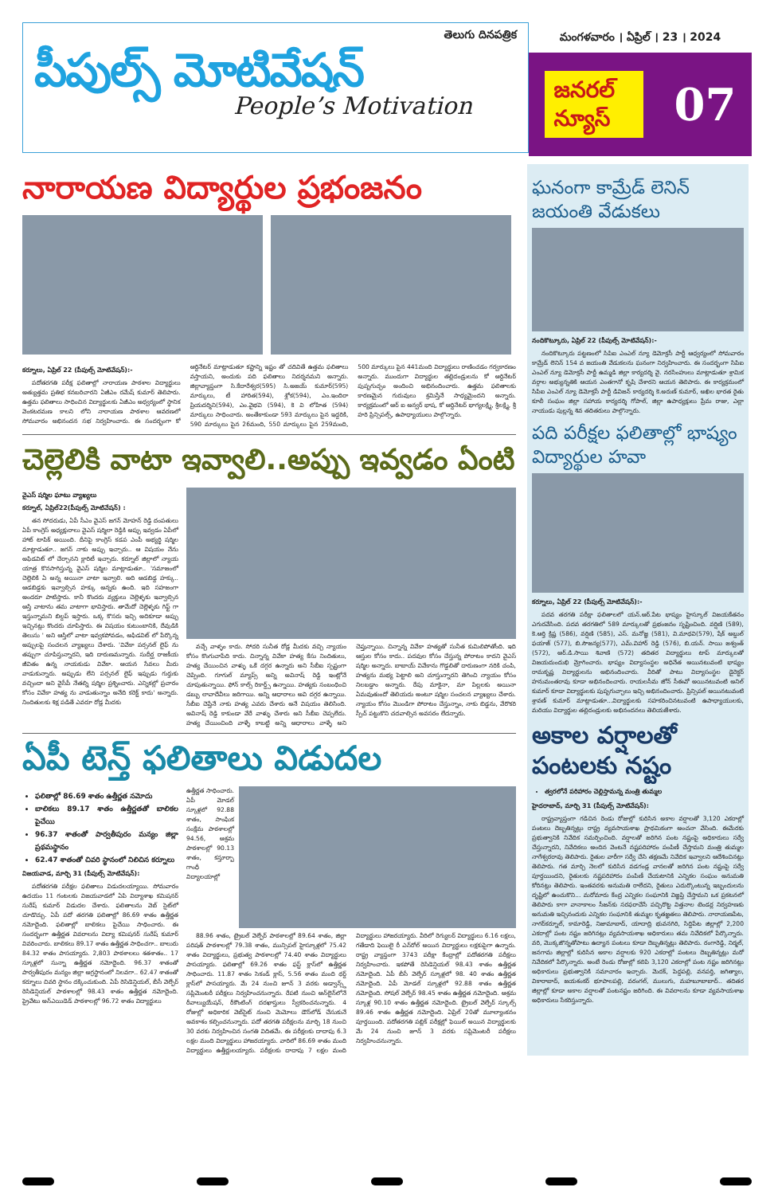తెలుగు దినపత్రిక
పీపుల్స్ మోటివేషన్
People’s Motivation
మంగళవారం । ఏప్రిల్ । 23 । 2024
జనరల్ న్యూస్
07
నారాయణ విద్యార్థుల ప్రభంజనం
కర్నూలు, ఏప్రిల్ 22 (పీపుల్స్ మోటివేషన్):-
పదోతరగతి పరీక్ష ఫలితాల్లో నారాయణ పాఠశాల విద్యార్థులు అత్యుత్తమ ప్రతిభ కనబరిచారని ఏజీఎం రమేష్ కుమార్ తెలిపారు. ఉత్తమ ఫలితాలు సాధించిన విద్యార్థులకు ఏజీఎం అధ్వర్యంలో స్థానిక వెంకటరమణ కాలని లోని నారాయణ పాఠశాల ఆవరణలో సోమవారం అభినందన సభ నిర్వహించారు. ఈ సందర్భంగా కో ఆర్డినేటర్ మాట్లాడుతూ కష్టాన్ని ఇష్టం తో చదివితే ఉత్తమ ఫలితాలు వస్తాయని, అందుకు పది ఫలితాలు నిదర్శనమని అన్నారు. జిల్లావ్యాప్తంగా సి.కేదారేశ్వర(595) సి.అజయ్ కుమార్(595) మార్కులు, టీ హారిత(594), శ్లోక(594), ఎం.ఇందిరా ప్రియదర్శిని(594), ఎం.వైభవి (594), కె వి లోహిత (594) మార్కులు సాధించారు. అంతేకాకుండా 593 మార్కులు పైన ఇద్దరికి, 590 మార్కులు పైన 26మంది, 550 మార్కులు పైన 259మంది, 500 మార్కులు పైన 441మంది విద్యార్థులు రాణించడం గర్వకారణం అన్నారు. ముందుగా విద్యార్థుల తల్లిదండ్రులను కో ఆర్డినేటర్ పుష్పగుచ్ఛం అందించి అభినందించారు. ఉత్తమ ఫలితాలకు కారణమైన గురువులు శ్రమిస్తేనే సాధ్యమైందని అన్నారు. కార్యక్రమంలో ఆర్ ఐ అన్వర్ భాష, కో ఆర్డినేటర్ భాగ్యలక్ష్మి, శ్రీలక్ష్మి, శ్రీ హరి ప్రిన్సిపల్స్, ఉపాధ్యాయులు పాల్గొన్నారు.
చెల్లెలికి వాటా ఇవ్వాలి..అప్పు ఇవ్వడం ఏంటి
వైఎస్ షర్మిల ఘాటు వ్యాఖ్యలు
కర్నూల్, ఏప్రిల్22(పీపుల్స్ మోటివేషన్) :
తన సోదరుడు, ఏపీ సీఎం వైఎస్ జగన్ మోహన్ రెడ్డి దంపతులు ఏపీ కాంగ్రెస్ అధ్యక్షురాలు వైఎస్ షర్మిలా రెడ్డికి అప్పు ఇవ్వడం ఏపీలో హాట్ టాపిక్ అయింది. దీనిపై కాంగ్రెస్ కడప ఎంపీ అభ్యర్థి షర్మిల మాట్లాడుతూ.. జగన్ నాకు అప్పు ఇచ్చారు.. ఆ విషయం నేను అఫిడవిట్ లో చేర్చానని క్లారిటీ ఇచ్చారు. కర్నూల్ జిల్లాలో న్యాయ యాత్ర కొనసాగిస్తున్న వైఎస్ షర్మిల మాట్లాడుతూ.. 'సమాజంలో చెల్లెలికి ఏ అన్న అయినా వాటా ఇవ్వాలి. అది ఆడబిడ్డ హక్కు.. ఆడబిడ్డకు ఇవ్వాల్సిన హక్కు అన్నకు ఉంది. ఇది సహజంగా అందరూ పాటిస్తారు. కానీ కొందరు వ్యక్తులు చెల్లెళ్ళకు ఇవ్వాల్సిన ఆస్తి వాటాను తమ వాటాగా భావిస్తారు. తామేదో చెల్లెళ్ళకు గిఫ్ట్ గా ఇస్తున్నామని బిల్డప్ ఇస్తారు. ఒక్క కొసరు ఇచ్చి అదికూడా అప్పు ఇచ్చినట్లు కొందరు చూపిస్తారు. ఈ విషయం కుటుంబానికి, దేవుడికి తెలుసు ' అని ఆస్తిలో వాటా ఇవ్వకపోవడం, అఫిడవిట్ లో పేర్కొన్న అప్పులపై సంచలన వ్యాఖ్యలు చేశారు. 'వివేకా పర్సనల్ లైఫ్ ను తప్పుగా చూపిస్తున్నారని, ఇది దారుణమన్నారు. సుదీర్ఘ రాజకీయ జీవితం ఉన్న నాయకుడు వివేకా. ఆయన సేవలు మీరు వాడుకున్నారు. అప్పుడు లేని పర్సనల్ లైఫ్ ఇప్పుడు గుర్తుకు వచ్చిందా అని వైసీపీ నేతల్ని షర్మిల ప్రశ్నించారు. ఎన్నికల్లో ప్రచారం కోసం వివేకా హత్య ను వాడుతున్నాం అనేది కరెక్ట్ కాదు' అన్నారు. నిందితులకు శిక్ష పడితే ఎవరూ రోడ్ల మీదకు
వచ్చే వాళ్ళం కాదు. సోదరి సునీత రోడ్ల మీదకు వచ్చి న్యాయం కోసం కొంగుచాపేది కాదు. చిన్నాన్న వివేకా హత్య కేసు నిందితులు, హత్య చేయించిన వాళ్ళు ఒకే దగ్గర ఉన్నారు అని సీబీఐ స్పష్టంగా చెప్పింది. గూగుల్ మ్యాప్స్ అన్ని అవినాష్ రెడ్డి ఇంట్లోనే చూపుతున్నాయి. ఫోన్ కాల్స్ రికార్డ్స్ ఉన్నాయి. హత్యకు సంబంధించి డబ్బు లావాదేవీలు జరిగాయి. అన్ని ఆధారాలు అవి దగ్గర ఉన్నాయి. సీబీఐ చెప్తేనే నాకు హత్య ఎవరు చేశారు అనే విషయం తెలిసింది. అవినాష్ రెడ్డి కాకుండా వేరే వాళ్ళు చేశారు అని సీబీఐ చెప్పలేదు. హత్య చేయించింది వాళ్ళే కాబట్టి అన్ని ఆధారాలు వాళ్ళే అని చెప్తున్నాయి. చిన్నాన్న వివేకా హత్యతో సునీత కుమిలిపోతోంది. ఇది ఆస్తుల కోసం కాదు.. పదవుల కోసం చేస్తున్న పోరాటం కాదని వైఎస్ షర్మిల అన్నారు. బాబాయ్ వివేకాను గొడ్డలితో దారుణంగా నరికి చంపి, హత్యను మభ్య పెట్టాలి అని చూస్తున్నారని తెగించి న్యాయం కోసం నిలబడ్డాం అన్నారు. రేపు మాకైనా, మా పిల్లలకు అయినా ఏమవుతుందో తెలియదు అంటూ షర్మిల సంచలన వ్యాఖ్యలు చేశారు. న్యాయం కోసం మొండిగా పోరాటం చేస్తున్నాం, నాకు బిడ్డను, వేరొకరి స్పీచ్ పట్టుకొని చదవాల్సిన అవసరం లేదన్నారు.
ఏపీ టెన్త్ ఫలితాలు విడుదల
ఫలితాల్లో 86.69 శాతం ఉత్తీర్ణత నమోదు
బాలికలు 89.17 శాతం ఉత్తీర్ణతతో బాలికల పైచేయి
96.37 శాతంతో పార్వతీపురం మన్యం జిల్లా ప్రథమస్థానం
62.47 శాతంతో చివరి స్థానంలో నిలిచిన కర్నూలు
విజయవాడ, మార్చి 31 (పీపుల్స్ మోటివేషన్):
పదోతరగతి పరీక్షల ఫలితాలు విడుదలయ్యాయి. సోమవారం ఉదయం 11 గంటలకు విజయవాడలో ఏపి విద్యాశాఖ కమిషనర్ సురేష్ కుమార్ విడుదల చేశారు. ఫలితాలను వెబ్ సైట్‌లో చూడొచ్చు. ఏపీ పదో తరగతి ఫలితాల్లో 86.69 శాతం ఉత్తీర్ణత నమోదైంది. ఫలితాల్లో బాలికలు పైచేయి సాధించారు. ఈ సందర్భంగా ఉత్తీర్ణత వివరాలను విద్యా కమిషనర్ సురేష్ కుమార్ వివరించారు. బాలికలు 89.17 శాతం ఉత్తీర్ణత సాధించగా.. బాలురు 84.32 శాతం పాసయ్యారు. 2,803 పాఠశాలలు శతశాతం.. 17 స్కూళ్లలో సున్నా ఉత్తీర్ణత నమోదైంది. 96.37 శాతంతో పార్వతీపురం మన్యం జిల్లా అగ్రస్థానంలో నిలవగా.. 62.47 శాతంతో కర్నూలు చివరి స్థానం దక్కించుకుంది. ఏపీ రెసిడెన్షియల్, బీసీ వెల్ఫేర్ రెసిడెన్షియల్ పాఠశాలల్లో 98.43 శాతం ఉత్తీర్ణత నమోదైంది. ప్రైవేటు అన్‌ఎయిడెడ్ పాఠశాలల్లో 96.72 శాతం విద్యార్థులు
ఉత్తీర్ణత సాధించారు. ఏపీ మోడల్ స్కూళ్లలో 92.88 శాతం, సాంఘిక సంక్షేమ పాఠశాలల్లో 94.56, ఆశ్రమ పాఠశాలల్లో 90.13 శాతం, కస్తూర్బా గాంధీ విద్యాలయాల్లో
88.96 శాతం, ట్రైబల్ వెల్ఫేర్ పాఠశాలల్లో 89.64 శాతం, జిల్లా పరిషత్ పాఠశాలల్లో 79.38 శాతం, మున్సిపల్ హైస్కూళ్లలో 75.42 శాతం విద్యార్థులు, ప్రభుత్వ పాఠశాలల్లో 74.40 శాతం విద్యార్థులు పాసయ్యారు. ఫలితాల్లో 69.26 శాతం ఫస్ట్ క్లాస్‌లో ఉత్తీర్ణత సాధించారు. 11.87 శాతం సెకండ్ క్లాస్, 5.56 శాతం మంది థర్డ్ క్లాస్‌లో పాసయ్యారు. మే 24 నుంచి జూన్ 3 వరకు అడ్వాన్స్డ్ సప్లిమెంటరీ పరీక్షలు నిర్వహించనున్నారు. రేపటి నుంచి ఆన్‌లైన్‌లోనే రీవాల్యుయేషన్, రీకౌంటింగ్ దరఖాస్తులు స్వీకరించనున్నారు. 4 రోజుల్లో అధికారిక వెబ్‌సైట్ నుంచి మెమోలు డౌన్‌లోడ్ చేసుకునే అవకాశం కల్పించనున్నారు. పదో తరగతి పరీక్షలను మార్చి 18 నుంచి 30 వరకు నిర్వహించిన సంగతి విదితమే. ఈ పరీక్షలకు దాదాపు 6.3 లక్షల మంది విద్యార్థులు హాజరయ్యారు. వారిలో 86.69 శాతం మంది విద్యార్థులు ఉత్తీర్ణులయ్యారు. పరీక్షలకు దాదాపు 7 లక్షల మంది విద్యార్థులు హాజరయ్యారు. వీరిలో రెగ్యులర్ విద్యార్థులు 6.16 లక్షలు, గతేడాది ఫెయిలై రీ ఎన్‌రోల్ అయిన విద్యార్థులు లక్షకుపైగా ఉన్నారు. రాష్ట్ర వ్యాప్తంగా 3743 పరీక్షా కేంద్రాల్లో పదోతరగతి పరీక్షలు నిర్వహించారు. ఇకపోతే రెసిడెన్షియల్ 98.43 శాతం ఉత్తీర్ణత నమోదైంది. ఏపీ బీసీ వెల్ఫేర్ స్కూళ్లలో 98. 40 శాతం ఉత్తీర్ణత నమోదైంది. ఏపీ మోడల్ స్కూళ్లలో 92.88 శాతం ఉత్తీర్ణత నమోదైంది. సోషల్ వెల్ఫేర్ 98.45 శాతం ఉత్తీర్ణత నమోదైంది. ఆశ్రమ స్కూళ్ల 90.10 శాతం ఉత్తీర్ణత నమోదైంది. ట్రైబల్ వెల్ఫేర్ స్కూల్స్ 89.46 శాతం ఉత్తీర్ణత నమోదైంది. ఏప్రిల్ 20తో మూల్యాంకనం పూర్తయింది. పదోతరగతి పబ్లిక్ పరీక్షల్లో ఫెయిల్ అయిన విద్యార్థులకు మే 24 నుంచి జూన్ 3 వరకు సప్లిమెంటరీ పరీక్షలు నిర్వహించనున్నారు.
ఘనంగా కామ్రేడ్ లెనిన్ జయంతి వేడుకలు
నందికొట్కూరు, ఏప్రిల్ 22 (పీపుల్స్ మోటివేషన్):-
నందికొట్కూరు పట్టణంలో సిపిఐ ఎంఎల్ న్యూ డెమోక్రసీ పార్టీ ఆధ్వర్యంలో సోమవారం కామ్రేడ్ లెనిన్ 154 వ జయంతి వేడుకలను ఘనంగా నిర్వహించారు. ఈ సందర్భంగా సిపిఐ ఎంఎల్ న్యూ డెమోక్రసీ పార్టీ ఉమ్మడి జిల్లా కార్యదర్శి వై. నరసింహులు మాట్లాడుతూ శ్రామిక వర్గాల అభ్యున్నతికి ఆయన ఎంతగానో కృషి చేశారని ఆయన తెలిపారు. ఈ కార్యక్రమంలో సిపిఐ ఎంఎల్ న్యూ డెమోక్రసీ పార్టీ డివిజన్ కార్యదర్శి కె.అరుణ్ కుమార్, అఖిల భారత రైతు కూలీ సంఘం జిల్లా సహాయ కార్యదర్శి గోపాల్, జిల్లా ఉపాధ్యక్షులు ప్రేమ రాజు, ఎల్లా నాయుడు పుల్లన్న శివ తదితరులు పాల్గొన్నారు.
పది పరీక్షల ఫలితాల్లో భాష్యం విద్యార్థుల హవా
కర్నూలు, ఏప్రిల్ 22 (పీపుల్స్ మోటివేషన్):-
పదవ తరగతి పరీక్షా ఫలితాలలో యన్.ఆర్.పేట భాష్యం హైస్కూల్ విజయకేతనం ఎగురవేసింది. పదవ తరగతిలో 589 మార్కులతో ప్రభంజనం సృష్టించింది. వర్షిణి (589), కె.ఆర్తి క్రిష్ణ (586), వర్షిణి (585), ఎస్. మనోజ్ఞ (581), వి.మాధవి(579), షేక్ అబ్దుల్ ఫయాజ్ (577), బి.సౌజన్య(577), ఎమ్.విహార్ రెడ్డి (576), బి.యన్. సాయి జశ్వంత్ (572), ఆర్.డి.సాయి శివాణి (572) తదితర విద్యార్థులు టాప్ మార్కులతో విజయదుందుభి మ్రోగించారు. భాష్యం విద్యాసంస్థల అధినేత అయినటువంటి భాష్యం రామకృష్ణ విద్యార్థులను అభినందించారు. వీరితో పాటు విద్యాసంస్థల డైరెక్టర్ హనుమంతరావు కూడా అభినందించారు. రాయలసీమ జోన్ సీఈవో అయినటువంటి అనిల్ కుమార్ కూడా విద్యార్థులకు పుష్పగుచ్ఛాలు ఇచ్చి అభినందించారు. ప్రిన్సిపల్ అయినటువంటి శ్రావణ్ కుమార్ మాట్లాడుతూ...విద్యార్థులకు సహకరించినటువంటి ఉపాధ్యాయులకు, మరియు విద్యార్థుల తల్లిదండ్రులకు అభినందనలు తెలియజేశారు.
అకాల వర్షాలతో పంటలకు నష్టం
త్వరలోనే పరిహారం చెల్లిస్తామన్న మంత్రి తుమ్మల
హైదరాబాద్, మార్చి 31 (పీపుల్స్ మోటివేషన్):
రాష్ట్రవ్యాప్తంగా గడిచిన రెండు రోజుల్లో కురిసిన అకాల వర్షాలతో 3,120 ఎకరాల్లో పంటలు దెబ్బతిన్నట్లు రాష్ట్ర వ్యవసాయశాఖ ప్రాథమికంగా అంచనా వేసింది. ఈమేరకు ప్రభుత్వానికి నివేదిక సమర్పించింది. వర్షాలతో జరిగిన పంట నష్టంపై అధికారులు సర్వే చేస్తున్నారని, నివేదికలు అందిన వెంటనే నష్టపరిహారం పంపిణీ చేస్తామని మంత్రి తుమ్మల నాగేశ్వరరావు తెలిపారు. రైతుల వారీగా సర్వే చేసి తక్షణమే నివేదిక ఇవ్వాలని ఆదేశించినట్లు తెలిపారు. గత మార్చి నెలలో కురిసిన వడగండ్ల వానలతో జరిగిన పంట నష్టంపై సర్వే పూర్తయిందని, రైతులకు నష్టపరిహారం పంపిణీ చేయటానికి ఎన్నికల సంఘం అనుమతి కోరినట్లు తెలిపారు. ఇంతవరకు అనుమతి రాలేదని, రైతులు ఎదుర్కొంటున్న ఇబ్బందులను దృష్టిలో ఉంచుకొని... మరోమారు కేంద్ర ఎన్నికల సంఘానికి విజ్ఞప్తి చేస్తామని ఒక ప్రకటనలో తెలిపారు కాగా వానాకాలం సీజన్‌కు సరఫరాచేసే పచ్చిరొట్ట విత్తనాల టెండర్ల నిర్వహణకు అనుమతి ఇచ్చినందుకు ఎన్నికల సంఘానికి తుమ్మల కృతజ్ఞతలు తెలిపారు. నారాయణపేట, నాగర్‌కర్నూల్, కామారెడ్డి, నిజామాబాద్, యాదాద్రి భువనగిరి, సిద్దిపేట జిల్లాల్లో 2,200 ఎకరాల్లో పంట నష్టం జరిగినట్లు వ్యవసాయశాఖ అధికారులు తమ నివేదికలో పేర్కొన్నారు. వరి, మొక్కజొన్నతోపాటు ఉద్యాన పంటలు కూడా దెబ్బతిన్నట్లు తెలిపారు. రంగారెడ్డి, నిర్మల్, జనగామ జిల్లాల్లో కురిసిన అకాల వర్షాలకు 920 ఎకరాల్లో పంటలు దెబ్బతిన్నట్లు మరో నివేదికలో పేర్కొన్నారు. అంటే రెండు రోజుల్లో కలిపి 3,120 ఎకరాల్లో పంట నష్టం జరిగినట్లు అధికారులు ప్రభుత్వానికి సమాచారం ఇచ్చారు. మెదక్, పెద్దపల్లి, వనపర్తి, జగిత్యాల, వికారాబాద్, జయశంకర్ భూపాలపల్లి, వరంగల్, ములుగు, మహబూబాబాద్.. తదితర జిల్లాల్లో కూడా అకాల వర్షాలతో పంటనష్టం జరిగింది. ఈ వివరాలను కూడా వ్యవసాయశాఖ అధికారులు సేకరిస్తున్నారు.